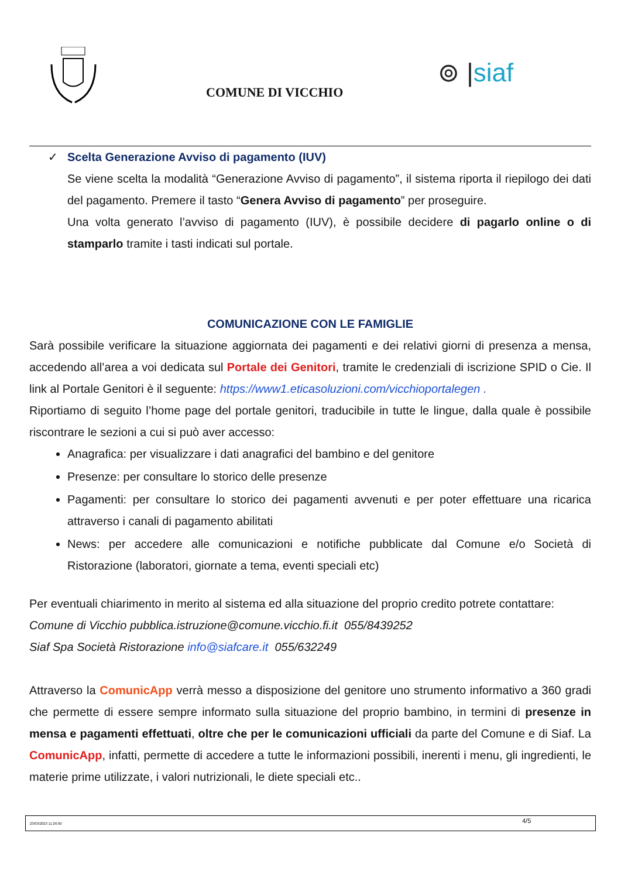COMUNE DI VICCHIO
⊚ |siaf
✓ Scelta Generazione Avviso di pagamento (IUV)
Se viene scelta la modalità “Generazione Avviso di pagamento”, il sistema riporta il riepilogo dei dati del pagamento. Premere il tasto “Genera Avviso di pagamento” per proseguire.
Una volta generato l’avviso di pagamento (IUV), è possibile decidere di pagarlo online o di stamparlo tramite i tasti indicati sul portale.
COMUNICAZIONE CON LE FAMIGLIE
Sarà possibile verificare la situazione aggiornata dei pagamenti e dei relativi giorni di presenza a mensa, accedendo all’area a voi dedicata sul Portale dei Genitori, tramite le credenziali di iscrizione SPID o Cie. Il link al Portale Genitori è il seguente: https://www1.eticasoluzioni.com/vicchioportalegen .
Riportiamo di seguito l’home page del portale genitori, traducibile in tutte le lingue, dalla quale è possibile riscontrare le sezioni a cui si può aver accesso:
Anagrafica: per visualizzare i dati anagrafici del bambino e del genitore
Presenze: per consultare lo storico delle presenze
Pagamenti: per consultare lo storico dei pagamenti avvenuti e per poter effettuare una ricarica attraverso i canali di pagamento abilitati
News: per accedere alle comunicazioni e notifiche pubblicate dal Comune e/o Società di Ristorazione (laboratori, giornate a tema, eventi speciali etc)
Per eventuali chiarimento in merito al sistema ed alla situazione del proprio credito potrete contattare:
Comune di Vicchio pubblica.istruzione@comune.vicchio.fi.it 055/8439252
Siaf Spa Società Ristorazione info@siafcare.it 055/632249
Attraverso la ComunicApp verrà messo a disposizione del genitore uno strumento informativo a 360 gradi che permette di essere sempre informato sulla situazione del proprio bambino, in termini di presenze in mensa e pagamenti effettuati, oltre che per le comunicazioni ufficiali da parte del Comune e di Siaf. La ComunicApp, infatti, permette di accedere a tutte le informazioni possibili, inerenti i menu, gli ingredienti, le materie prime utilizzate, i valori nutrizionali, le diete speciali etc..
23/03/2023 11:26:00 4/5